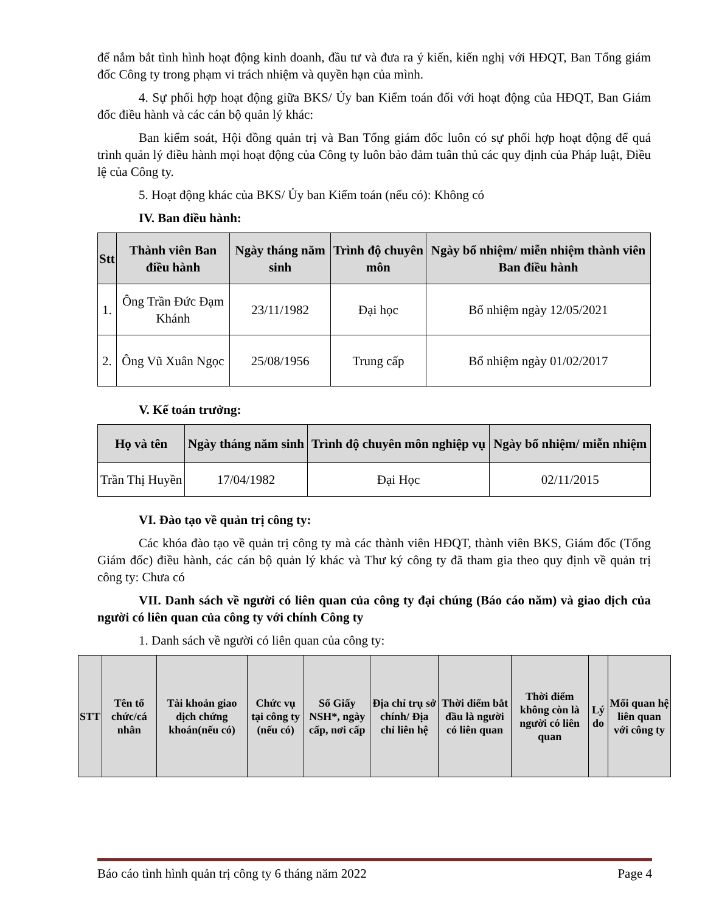để nắm bắt tình hình hoạt động kinh doanh, đầu tư và đưa ra ý kiến, kiến nghị với HĐQT, Ban Tổng giám đốc Công ty trong phạm vi trách nhiệm và quyền hạn của mình.
4. Sự phối hợp hoạt động giữa BKS/ Ủy ban Kiểm toán đối với hoạt động của HĐQT, Ban Giám đốc điều hành và các cán bộ quản lý khác:
Ban kiểm soát, Hội đồng quản trị và Ban Tổng giám đốc luôn có sự phối hợp hoạt động để quá trình quản lý điều hành mọi hoạt động của Công ty luôn bảo đảm tuân thủ các quy định của Pháp luật, Điều lệ của Công ty.
5. Hoạt động khác của BKS/ Ủy ban Kiểm toán (nếu có): Không có
IV. Ban điều hành:
| Stt | Thành viên Ban điều hành | Ngày tháng năm sinh | Trình độ chuyên môn | Ngày bổ nhiệm/ miễn nhiệm thành viên Ban điều hành |
| --- | --- | --- | --- | --- |
| 1. | Ông Trần Đức Đạm Khánh | 23/11/1982 | Đại học | Bổ nhiệm ngày 12/05/2021 |
| 2. | Ông Vũ Xuân Ngọc | 25/08/1956 | Trung cấp | Bổ nhiệm ngày 01/02/2017 |
V. Kế toán trưởng:
| Họ và tên | Ngày tháng năm sinh | Trình độ chuyên môn nghiệp vụ | Ngày bổ nhiệm/ miễn nhiệm |
| --- | --- | --- | --- |
| Trần Thị Huyền | 17/04/1982 | Đại Học | 02/11/2015 |
VI. Đào tạo về quản trị công ty:
Các khóa đào tạo về quản trị công ty mà các thành viên HĐQT, thành viên BKS, Giám đốc (Tổng Giám đốc) điều hành, các cán bộ quản lý khác và Thư ký công ty đã tham gia theo quy định về quản trị công ty: Chưa có
VII. Danh sách về người có liên quan của công ty đại chúng (Báo cáo năm) và giao dịch của người có liên quan của công ty với chính Công ty
1. Danh sách về người có liên quan của công ty:
| STT | Tên tổ chức/cá nhân | Tài khoản giao dịch chứng khoán(nếu có) | Chức vụ tại công ty (nếu có) | Số Giấy NSH*, ngày cấp, nơi cấp | Địa chỉ trụ sở chính/ Địa chỉ liên hệ | Thời điểm bắt đầu là người có liên quan | Thời điểm không còn là người có liên quan | Lý do | Mối quan hệ liên quan với công ty |
| --- | --- | --- | --- | --- | --- | --- | --- | --- | --- |
Báo cáo tình hình quản trị công ty 6 tháng năm 2022 Page 4